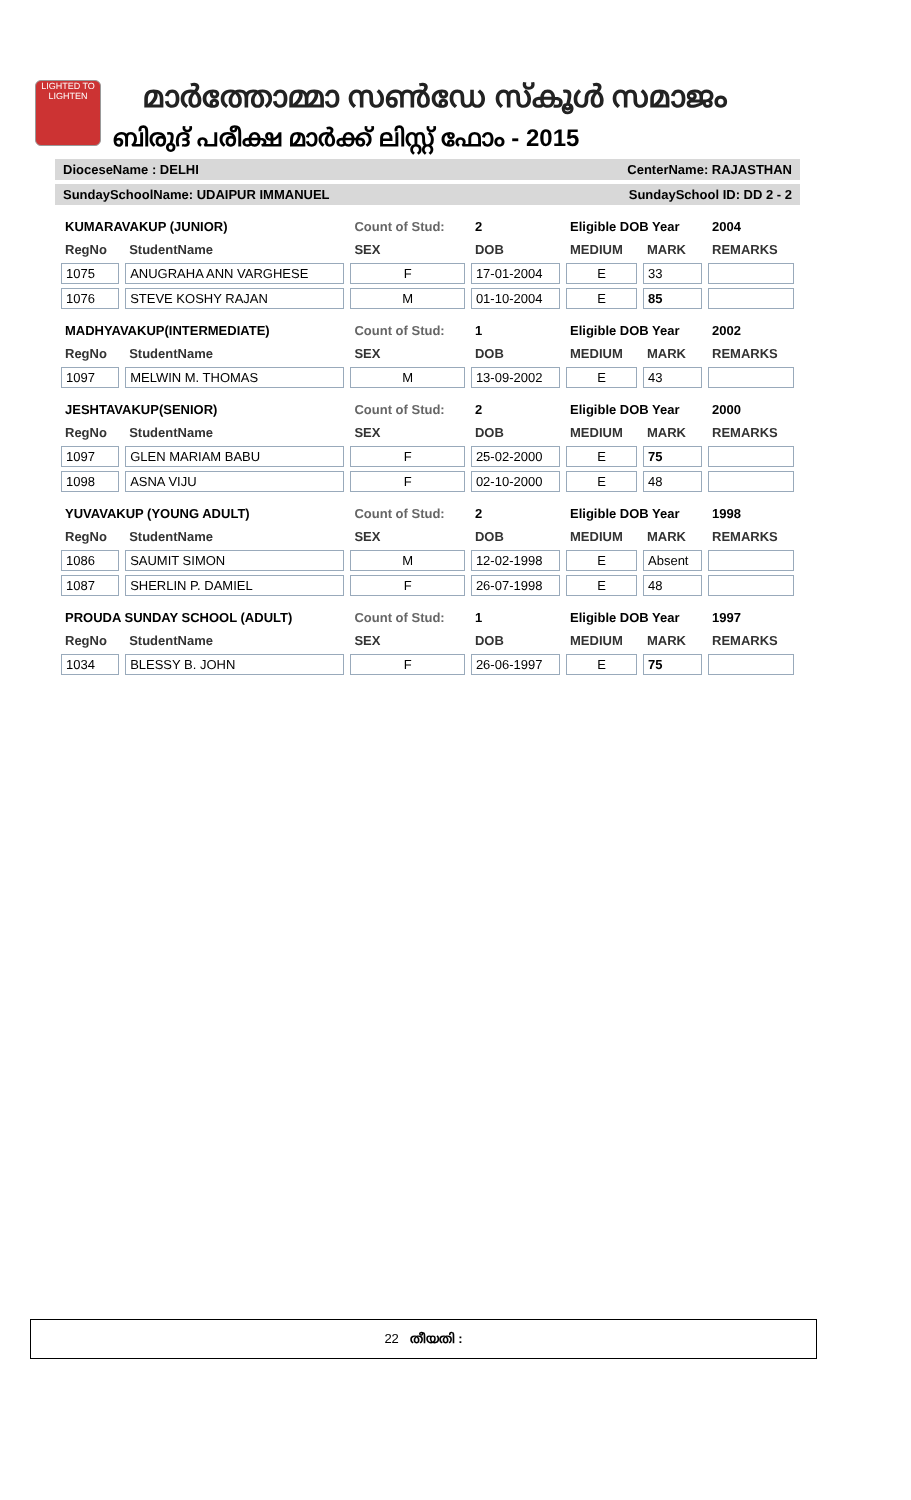LIGHTED TO LIGHTEN
മാർത്തോമ്മാ സൺഡേ സ്കൂൾ സമാജം
ബിരുദ് പരീക്ഷ മാർക്ക് ലിസ്റ്റ് ഫോം - 2015
DioceseName : DELHI CenterName: RAJASTHAN
SundaySchoolName: UDAIPUR IMMANUEL SundaySchool ID: DD 2 - 2
| KUMARAVAKUP (JUNIOR) | | Count of Stud: | 2 | Eligible DOB Year | | 2004 |
| RegNo | StudentName | SEX | DOB | MEDIUM | MARK | REMARKS |
| 1075 | ANUGRAHA ANN VARGHESE | F | 17-01-2004 | E | 33 | |
| 1076 | STEVE KOSHY RAJAN | M | 01-10-2004 | E | 85 | |
| MADHYAVAKUP(INTERMEDIATE) | | Count of Stud: | 1 | Eligible DOB Year | | 2002 |
| RegNo | StudentName | SEX | DOB | MEDIUM | MARK | REMARKS |
| 1097 | MELWIN M. THOMAS | M | 13-09-2002 | E | 43 | |
| JESHTAVAKUP(SENIOR) | | Count of Stud: | 2 | Eligible DOB Year | | 2000 |
| RegNo | StudentName | SEX | DOB | MEDIUM | MARK | REMARKS |
| 1097 | GLEN MARIAM BABU | F | 25-02-2000 | E | 75 | |
| 1098 | ASNA VIJU | F | 02-10-2000 | E | 48 | |
| YUVAVAKUP (YOUNG ADULT) | | Count of Stud: | 2 | Eligible DOB Year | | 1998 |
| RegNo | StudentName | SEX | DOB | MEDIUM | MARK | REMARKS |
| 1086 | SAUMIT SIMON | M | 12-02-1998 | E | Absent | |
| 1087 | SHERLIN P. DAMIEL | F | 26-07-1998 | E | 48 | |
| PROUDA SUNDAY SCHOOL (ADULT) | | Count of Stud: | 1 | Eligible DOB Year | | 1997 |
| RegNo | StudentName | SEX | DOB | MEDIUM | MARK | REMARKS |
| 1034 | BLESSY B. JOHN | F | 26-06-1997 | E | 75 | |
22 തീയതി :